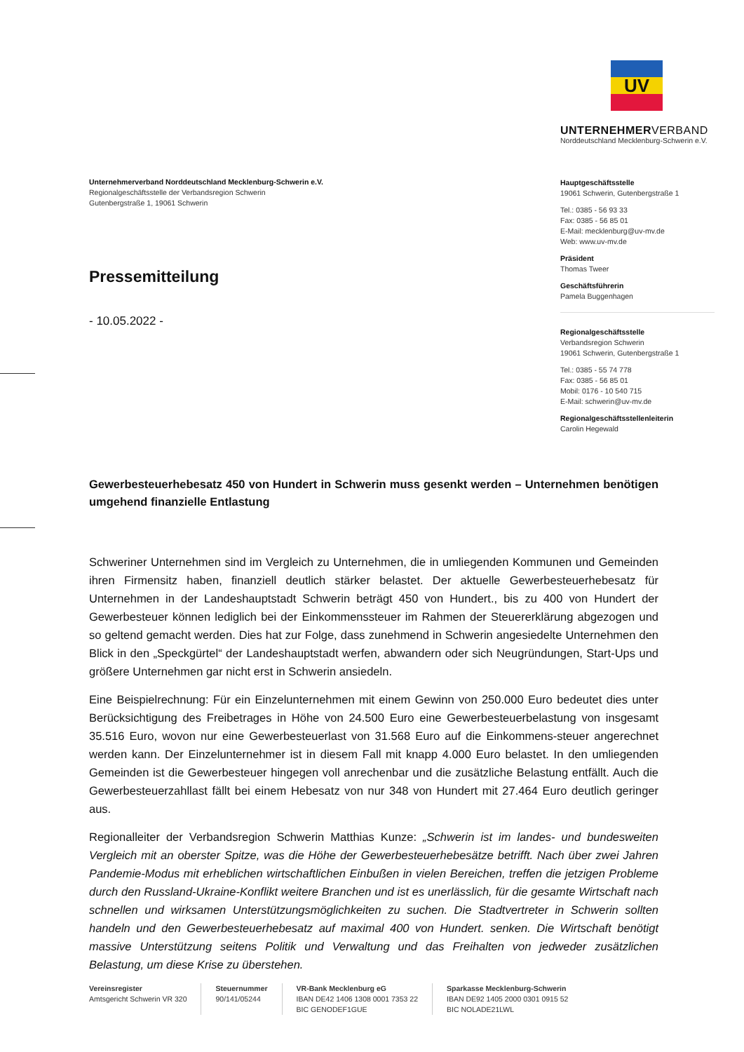Unternehmerverband Norddeutschland Mecklenburg-Schwerin e.V.
Regionalgeschäftsstelle der Verbandsregion Schwerin
Gutenbergstraße 1, 19061 Schwerin
Pressemitteilung
- 10.05.2022 -
UV
UNTERNEHMERVERBAND
Norddeutschland Mecklenburg-Schwerin e.V.
Hauptgeschäftsstelle
19061 Schwerin, Gutenbergstraße 1
Tel.: 0385 - 56 93 33
Fax: 0385 - 56 85 01
E-Mail: mecklenburg@uv-mv.de
Web: www.uv-mv.de
Präsident
Thomas Tweer
Geschäftsführerin
Pamela Buggenhagen
Regionalgeschäftsstelle
Verbandsregion Schwerin
19061 Schwerin, Gutenbergstraße 1
Tel.: 0385 - 55 74 778
Fax: 0385 - 56 85 01
Mobil: 0176 - 10 540 715
E-Mail: schwerin@uv-mv.de
Regionalgeschäftsstellenleiterin
Carolin Hegewald
Gewerbesteuerhebesatz 450 von Hundert in Schwerin muss gesenkt werden – Unternehmen benötigen umgehend finanzielle Entlastung
Schweriner Unternehmen sind im Vergleich zu Unternehmen, die in umliegenden Kommunen und Gemeinden ihren Firmensitz haben, finanziell deutlich stärker belastet. Der aktuelle Gewerbesteuerhebesatz für Unternehmen in der Landeshauptstadt Schwerin beträgt 450 von Hundert., bis zu 400 von Hundert der Gewerbesteuer können lediglich bei der Einkommenssteuer im Rahmen der Steuererklärung abgezogen und so geltend gemacht werden. Dies hat zur Folge, dass zunehmend in Schwerin angesiedelte Unternehmen den Blick in den „Speckgürtel“ der Landeshauptstadt werfen, abwandern oder sich Neugründungen, Start-Ups und größere Unternehmen gar nicht erst in Schwerin ansiedeln.
Eine Beispielrechnung: Für ein Einzelunternehmen mit einem Gewinn von 250.000 Euro bedeutet dies unter Berücksichtigung des Freibetrages in Höhe von 24.500 Euro eine Gewerbesteuerbelastung von insgesamt 35.516 Euro, wovon nur eine Gewerbesteuerlast von 31.568 Euro auf die Einkommens-steuer angerechnet werden kann. Der Einzelunternehmer ist in diesem Fall mit knapp 4.000 Euro belastet. In den umliegenden Gemeinden ist die Gewerbesteuer hingegen voll anrechenbar und die zusätzliche Belastung entfällt. Auch die Gewerbesteuerzahllast fällt bei einem Hebesatz von nur 348 von Hundert mit 27.464 Euro deutlich geringer aus.
Regionalleiter der Verbandsregion Schwerin Matthias Kunze: „Schwerin ist im landes- und bundesweiten Vergleich mit an oberster Spitze, was die Höhe der Gewerbesteuerhebesätze betrifft. Nach über zwei Jahren Pandemie-Modus mit erheblichen wirtschaftlichen Einbußen in vielen Bereichen, treffen die jetzigen Probleme durch den Russland-Ukraine-Konflikt weitere Branchen und ist es unerlässlich, für die gesamte Wirtschaft nach schnellen und wirksamen Unterstützungsmöglichkeiten zu suchen. Die Stadtvertreter in Schwerin sollten handeln und den Gewerbesteuerhebesatz auf maximal 400 von Hundert. senken. Die Wirtschaft benötigt massive Unterstützung seitens Politik und Verwaltung und das Freihalten von jedweder zusätzlichen Belastung, um diese Krise zu überstehen.
Vereinsregister
Amtsgericht Schwerin VR 320
Steuernummer
90/141/05244
VR-Bank Mecklenburg eG
IBAN DE42 1406 1308 0001 7353 22
BIC GENODEF1GUE
Sparkasse Mecklenburg-Schwerin
IBAN DE92 1405 2000 0301 0915 52
BIC NOLADE21LWL